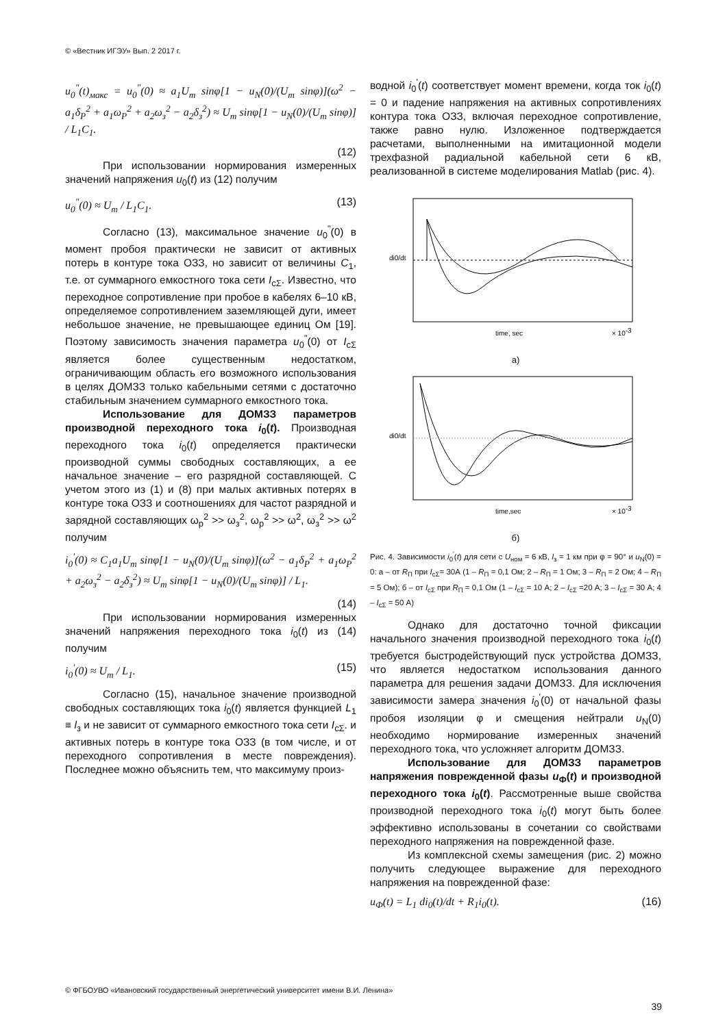© «Вестник ИГЭУ» Вып. 2 2017 г.
u<sub>0</sub><sup>"</sup>(t)<sub>макс</sub> = u<sub>0</sub><sup>"</sup>(0) ≈ a<sub>1</sub>U<sub>m</sub> sinφ[1 − u<sub>N</sub>(0)/(U<sub>m</sub> sinφ)](ω<sup>2</sup> − a<sub>1</sub>δ<sub>P</sub><sup>2</sup> + a<sub>1</sub>ω<sub>P</sub><sup>2</sup> + a<sub>2</sub>ω<sub>з</sub><sup>2</sup> − a<sub>2</sub>δ<sub>з</sub><sup>2</sup>) ≈ U<sub>m</sub> sinφ[1 − u<sub>N</sub>(0)/(U<sub>m</sub> sinφ)] / L<sub>1</sub>C<sub>1</sub>.
(12)
При использовании нормирования измеренных значений напряжения u<sub>0</sub>(t) из (12) получим
u<sub>0</sub><sup>"</sup>(0) ≈ U<sub>m</sub> / L<sub>1</sub>C<sub>1</sub>. (13)
Согласно (13), максимальное значение u<sub>0</sub><sup>"</sup>(0) в момент пробоя практически не зависит от активных потерь в контуре тока ОЗЗ, но зависит от величины C<sub>1</sub>, т.е. от суммарного емкостного тока сети I<sub>cΣ</sub>. Известно, что переходное сопротивление при пробое в кабелях 6–10 кВ, определяемое сопротивлением заземляющей дуги, имеет небольшое значение, не превышающее единиц Ом [19]. Поэтому зависимость значения параметра u<sub>0</sub><sup>"</sup>(0) от I<sub>cΣ</sub> является более существенным недостатком, ограничивающим область его возможного использования в целях ДОМЗЗ только кабельными сетями с достаточно стабильным значением суммарного емкостного тока.
Использование для ДОМЗЗ параметров производной переходного тока i<sub>0</sub>(t). Производная переходного тока i<sub>0</sub>(t) определяется практически производной суммы свободных составляющих, а ее начальное значение – его разрядной составляющей. С учетом этого из (1) и (8) при малых активных потерях в контуре тока ОЗЗ и соотношениях для частот разрядной и зарядной составляющих ω<sub>р</sub><sup>2</sup> >> ω<sub>з</sub><sup>2</sup>, ω<sub>р</sub><sup>2</sup> >> ω<sup>2</sup>, ω<sub>з</sub><sup>2</sup> >> ω<sup>2</sup> получим
i<sub>0</sub><sup>'</sup>(0) ≈ C<sub>1</sub>a<sub>1</sub>U<sub>m</sub> sinφ[1 − u<sub>N</sub>(0)/(U<sub>m</sub> sinφ)](ω<sup>2</sup> − a<sub>1</sub>δ<sub>P</sub><sup>2</sup> + a<sub>1</sub>ω<sub>P</sub><sup>2</sup> + a<sub>2</sub>ω<sub>з</sub><sup>2</sup> − a<sub>2</sub>δ<sub>з</sub><sup>2</sup>) ≈ U<sub>m</sub> sinφ[1 − u<sub>N</sub>(0)/(U<sub>m</sub> sinφ)] / L<sub>1</sub>.
(14)
При использовании нормирования измеренных значений напряжения переходного тока i<sub>0</sub>(t) из (14) получим
i<sub>0</sub><sup>'</sup>(0) ≈ U<sub>m</sub> / L<sub>1</sub>. (15)
Согласно (15), начальное значение производной свободных составляющих тока i<sub>0</sub>(t) является функцией L<sub>1</sub> ≡ l<sub>з</sub> и не зависит от суммарного емкостного тока сети I<sub>cΣ</sub>. и активных потерь в контуре тока ОЗЗ (в том числе, и от переходного сопротивления в месте повреждения). Последнее можно объяснить тем, что максимуму произ-
водной i<sub>0</sub><sup>'</sup>(t) соответствует момент времени, когда ток i<sub>0</sub>(t) = 0 и падение напряжения на активных сопротивлениях контура тока ОЗЗ, включая переходное сопротивление, также равно нулю. Изложенное подтверждается расчетами, выполненными на имитационной модели трехфазной радиальной кабельной сети 6 кВ, реализованной в системе моделирования Matlab (рис. 4).
di0/dt
time, sec
× 10-3
а)
di0/dt
time,sec
× 10-3
б)
Рис. 4. Зависимости i<sub>0</sub><sup>'</sup>(t) для сети с U<sub>ном</sub> = 6 кВ, l<sub>з</sub> = 1 км при φ = 90° и u<sub>N</sub>(0) = 0: а – от R<sub>П</sub> при I<sub>cΣ</sub>= 30А (1 – R<sub>П</sub> = 0,1 Ом; 2 – R<sub>П</sub> = 1 Ом; 3 – R<sub>П</sub> = 2 Ом; 4 – R<sub>П</sub> = 5 Ом); б – от I<sub>cΣ</sub> при R<sub>П</sub> = 0,1 Ом (1 – I<sub>cΣ</sub> = 10 А; 2 – I<sub>cΣ</sub> =20 А; 3 – I<sub>cΣ</sub> = 30 А; 4 – I<sub>cΣ</sub> = 50 А)
Однако для достаточно точной фиксации начального значения производной переходного тока i<sub>0</sub>(t) требуется быстродействующий пуск устройства ДОМЗЗ, что является недостатком использования данного параметра для решения задачи ДОМЗЗ. Для исключения зависимости замера значения i<sub>0</sub><sup>'</sup>(0) от начальной фазы пробоя изоляции φ и смещения нейтрали u<sub>N</sub>(0) необходимо нормирование измеренных значений переходного тока, что усложняет алгоритм ДОМЗЗ.
Использование для ДОМЗЗ параметров напряжения поврежденной фазы u<sub>Ф</sub>(t) и производной переходного тока i<sub>0</sub>(t). Рассмотренные выше свойства производной переходного тока i<sub>0</sub>(t) могут быть более эффективно использованы в сочетании со свойствами переходного напряжения на поврежденной фазе.
Из комплексной схемы замещения (рис. 2) можно получить следующее выражение для переходного напряжения на поврежденной фазе:
u<sub>Ф</sub>(t) = L<sub>1</sub> di<sub>0</sub>(t)/dt + R<sub>1</sub>i<sub>0</sub>(t). (16)
© ФГБОУВО «Ивановский государственный энергетический университет имени В.И. Ленина»
39